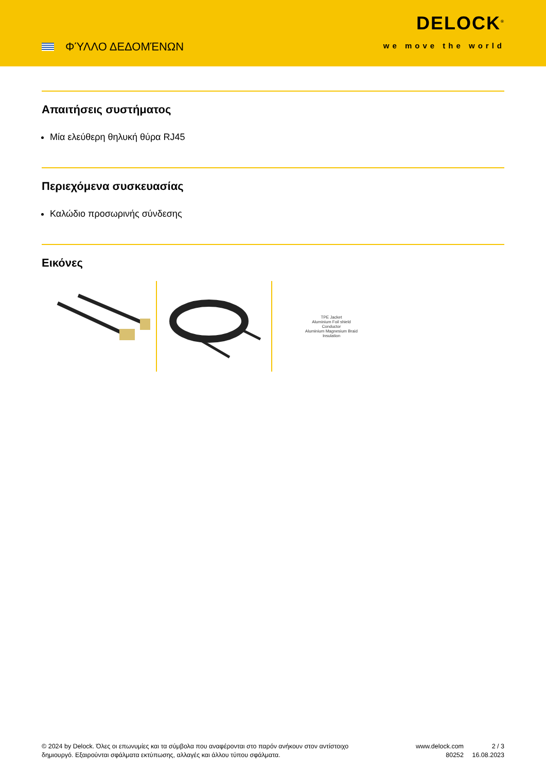ΦΎΛΛΟ ΔΕΔΟΜΈΝΩΝ
DELOCK<sup>®</sup>
we move the world
Απαιτήσεις συστήματος
Μία ελεύθερη θηλυκή θύρα RJ45
Περιεχόμενα συσκευασίας
Καλώδιο προσωρινής σύνδεσης
Εικόνες
TPE Jacket
Aluminium Foil shield
Conductor
Aluminium Magnesium Braid
Insulation
© 2024 by Delock. Όλες οι επωνυμίες και τα σύμβολα που αναφέρονται στο παρόν ανήκουν στον αντίστοιχο δημιουργό. Εξαιρούνται σφάλματα εκτύπωσης, αλλαγές και άλλου τύπου σφάλματα.
www.delock.com
80252
2 / 3
16.08.2023